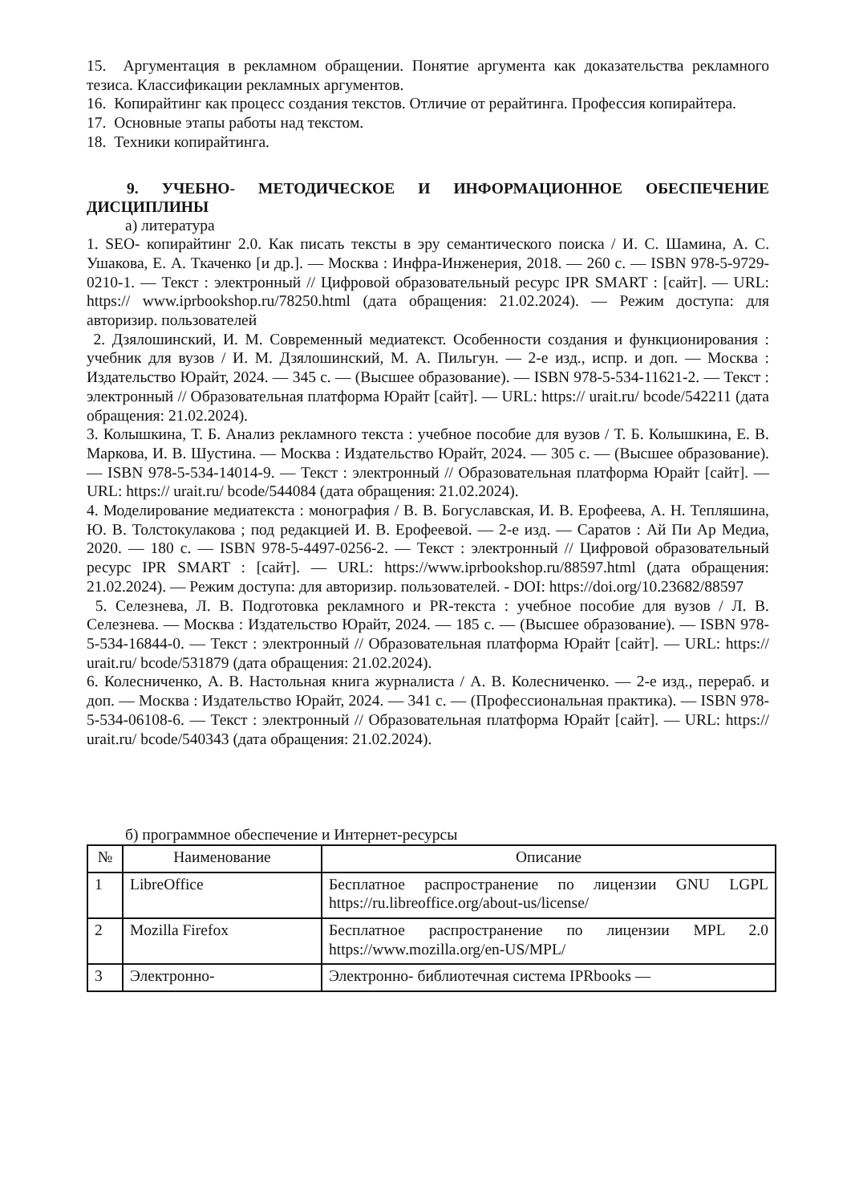15. Аргументация в рекламном обращении. Понятие аргумента как доказательства рекламного тезиса. Классификации рекламных аргументов.
16. Копирайтинг как процесс создания текстов. Отличие от рерайтинга. Профессия копирайтера.
17. Основные этапы работы над текстом.
18. Техники копирайтинга.
9. УЧЕБНО- МЕТОДИЧЕСКОЕ И ИНФОРМАЦИОННОЕ ОБЕСПЕЧЕНИЕ ДИСЦИПЛИНЫ
а) литература
1. SEO- копирайтинг 2.0. Как писать тексты в эру семантического поиска / И. С. Шамина, А. С. Ушакова, Е. А. Ткаченко [и др.]. — Москва : Инфра-Инженерия, 2018. — 260 с. — ISBN 978-5-9729-0210-1. — Текст : электронный // Цифровой образовательный ресурс IPR SMART : [сайт]. — URL: https:// www.iprbookshop.ru/78250.html (дата обращения: 21.02.2024). — Режим доступа: для авторизир. пользователей
2. Дзялошинский, И. М. Современный медиатекст. Особенности создания и функционирования : учебник для вузов / И. М. Дзялошинский, М. А. Пильгун. — 2-е изд., испр. и доп. — Москва : Издательство Юрайт, 2024. — 345 с. — (Высшее образование). — ISBN 978-5-534-11621-2. — Текст : электронный // Образовательная платформа Юрайт [сайт]. — URL: https:// urait.ru/ bcode/542211 (дата обращения: 21.02.2024).
3. Колышкина, Т. Б. Анализ рекламного текста : учебное пособие для вузов / Т. Б. Колышкина, Е. В. Маркова, И. В. Шустина. — Москва : Издательство Юрайт, 2024. — 305 с. — (Высшее образование). — ISBN 978-5-534-14014-9. — Текст : электронный // Образовательная платформа Юрайт [сайт]. — URL: https:// urait.ru/ bcode/544084 (дата обращения: 21.02.2024).
4. Моделирование медиатекста : монография / В. В. Богуславская, И. В. Ерофеева, А. Н. Тепляшина, Ю. В. Толстокулакова ; под редакцией И. В. Ерофеевой. — 2-е изд. — Саратов : Ай Пи Ар Медиа, 2020. — 180 c. — ISBN 978-5-4497-0256-2. — Текст : электронный // Цифровой образовательный ресурс IPR SMART : [сайт]. — URL: https://www.iprbookshop.ru/88597.html (дата обращения: 21.02.2024). — Режим доступа: для авторизир. пользователей. - DOI: https://doi.org/10.23682/88597
5. Селезнева, Л. В. Подготовка рекламного и PR-текста : учебное пособие для вузов / Л. В. Селезнева. — Москва : Издательство Юрайт, 2024. — 185 с. — (Высшее образование). — ISBN 978-5-534-16844-0. — Текст : электронный // Образовательная платформа Юрайт [сайт]. — URL: https:// urait.ru/ bcode/531879 (дата обращения: 21.02.2024).
6. Колесниченко, А. В. Настольная книга журналиста / А. В. Колесниченко. — 2-е изд., перераб. и доп. — Москва : Издательство Юрайт, 2024. — 341 с. — (Профессиональная практика). — ISBN 978-5-534-06108-6. — Текст : электронный // Образовательная платформа Юрайт [сайт]. — URL: https:// urait.ru/ bcode/540343 (дата обращения: 21.02.2024).
б) программное обеспечение и Интернет-ресурсы
| № | Наименование | Описание |
| --- | --- | --- |
| 1 | LibreOffice | Бесплатное распространение по лицензии GNU LGPL https://ru.libreoffice.org/about-us/license/ |
| 2 | Mozilla Firefox | Бесплатное распространение по лицензии MPL 2.0 https://www.mozilla.org/en-US/MPL/ |
| 3 | Электронно- | Электронно- библиотечная система IPRbooks — |